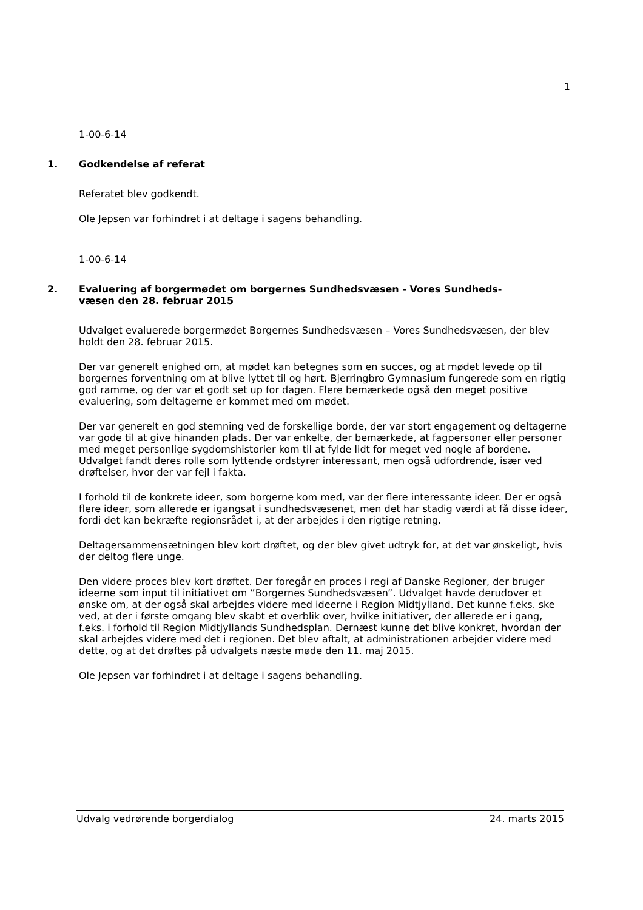1
1-00-6-14
1. Godkendelse af referat
Referatet blev godkendt.
Ole Jepsen var forhindret i at deltage i sagens behandling.
1-00-6-14
2. Evaluering af borgermødet om borgernes Sundhedsvæsen - Vores Sundheds-
væsen den 28. februar 2015
Udvalget evaluerede borgermødet Borgernes Sundhedsvæsen – Vores Sundhedsvæsen, der blev holdt den 28. februar 2015.
Der var generelt enighed om, at mødet kan betegnes som en succes, og at mødet levede op til borgernes forventning om at blive lyttet til og hørt. Bjerringbro Gymnasium fungerede som en rigtig god ramme, og der var et godt set up for dagen. Flere bemærkede også den meget positive evaluering, som deltagerne er kommet med om mødet.
Der var generelt en god stemning ved de forskellige borde, der var stort engagement og deltagerne var gode til at give hinanden plads. Der var enkelte, der bemærkede, at fagpersoner eller personer med meget personlige sygdomshistorier kom til at fylde lidt for meget ved nogle af bordene. Udvalget fandt deres rolle som lyttende ordstyrer interessant, men også udfordrende, især ved drøftelser, hvor der var fejl i fakta.
I forhold til de konkrete ideer, som borgerne kom med, var der flere interessante ideer. Der er også flere ideer, som allerede er igangsat i sundhedsvæsenet, men det har stadig værdi at få disse ideer, fordi det kan bekræfte regionsrådet i, at der arbejdes i den rigtige retning.
Deltagersammensætningen blev kort drøftet, og der blev givet udtryk for, at det var ønskeligt, hvis der deltog flere unge.
Den videre proces blev kort drøftet. Der foregår en proces i regi af Danske Regioner, der bruger ideerne som input til initiativet om ”Borgernes Sundhedsvæsen”. Udvalget havde derudover et ønske om, at der også skal arbejdes videre med ideerne i Region Midtjylland. Det kunne f.eks. ske ved, at der i første omgang blev skabt et overblik over, hvilke initiativer, der allerede er i gang, f.eks. i forhold til Region Midtjyllands Sundhedsplan. Dernæst kunne det blive konkret, hvordan der skal arbejdes videre med det i regionen. Det blev aftalt, at administrationen arbejder videre med dette, og at det drøftes på udvalgets næste møde den 11. maj 2015.
Ole Jepsen var forhindret i at deltage i sagens behandling.
Udvalg vedrørende borgerdialog 24. marts 2015